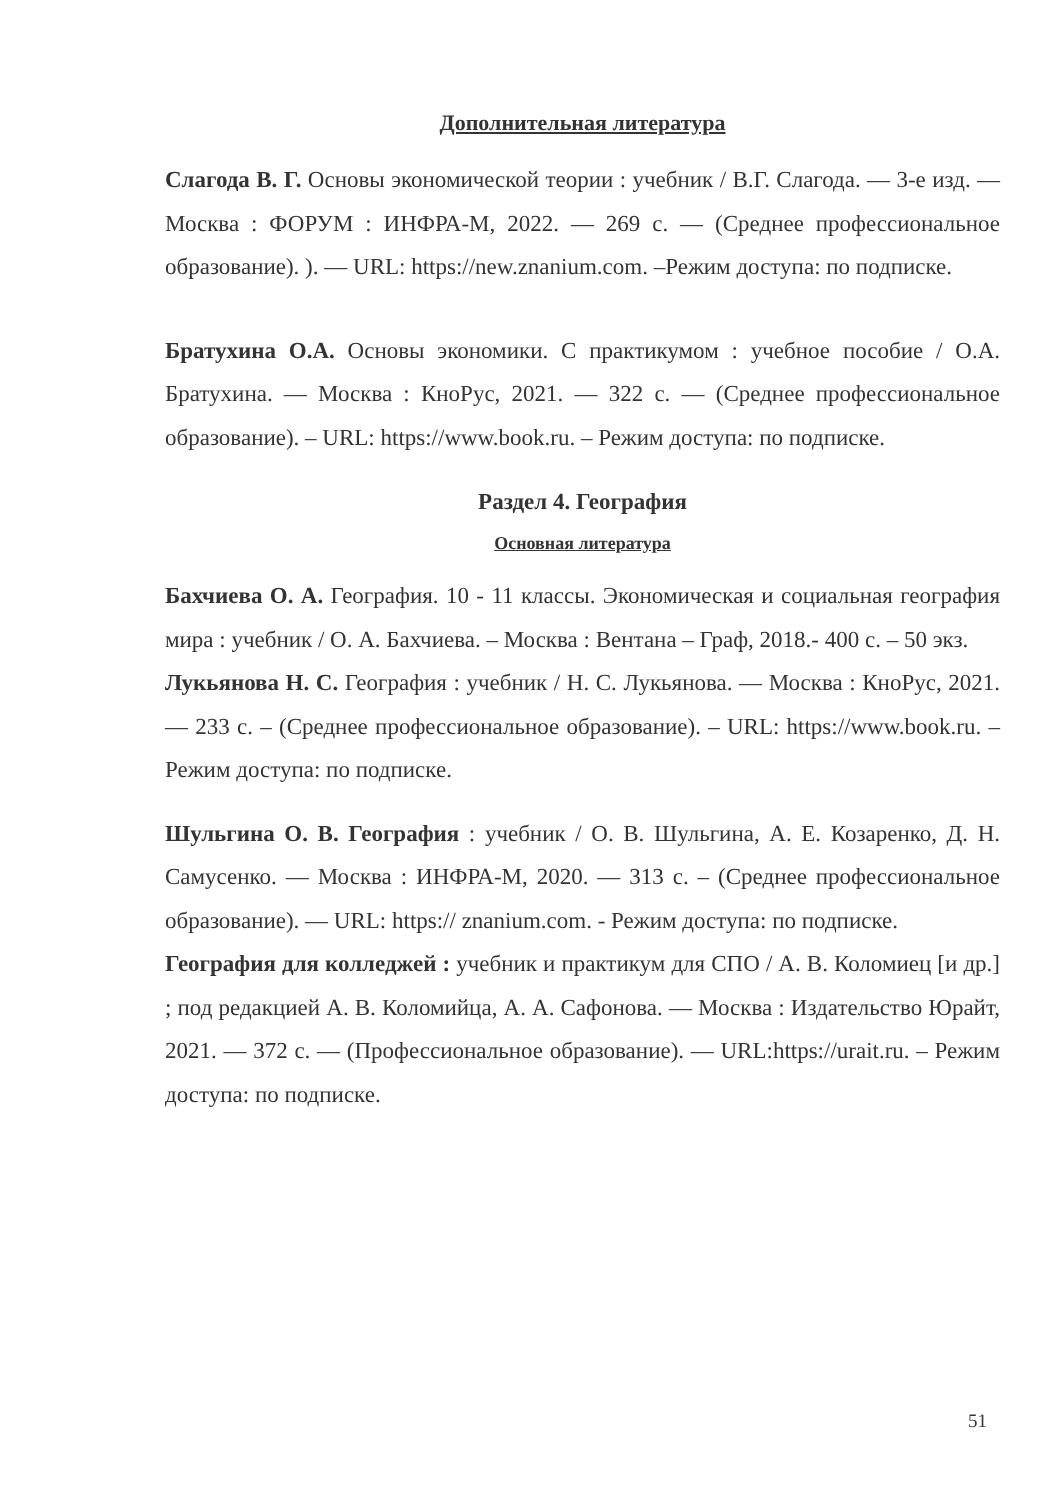Дополнительная литература
Слагода В. Г. Основы экономической теории : учебник / В.Г. Слагода. — 3-е изд. — Москва : ФОРУМ : ИНФРА-М, 2022. — 269 с. — (Среднее профессиональное образование). ). — URL: https://new.znanium.com. –Режим доступа: по подписке.
Братухина О.А. Основы экономики. С практикумом : учебное пособие / О.А. Братухина. — Москва : КноРус, 2021. — 322 с. — (Среднее профессиональное образование). – URL: https://www.book.ru. – Режим доступа: по подписке.
Раздел 4. География
Основная литература
Бахчиева О. А. География. 10 - 11 классы. Экономическая и социальная география мира : учебник / О. А. Бахчиева. – Москва : Вентана – Граф, 2018.- 400 с. – 50 экз.
Лукьянова Н. С. География : учебник / Н. С. Лукьянова. — Москва : КноРус, 2021. — 233 с. – (Среднее профессиональное образование). – URL: https://www.book.ru. – Режим доступа: по подписке.
Шульгина О. В. География : учебник / О. В. Шульгина, А. Е. Козаренко, Д. Н. Самусенко. — Москва : ИНФРА-М, 2020. — 313 с. – (Среднее профессиональное образование). — URL: https:// znanium.com. - Режим доступа: по подписке.
География для колледжей : учебник и практикум для СПО / А. В. Коломиец [и др.] ; под редакцией А. В. Коломийца, А. А. Сафонова. — Москва : Издательство Юрайт, 2021. — 372 с. — (Профессиональное образование). — URL:https://urait.ru. – Режим доступа: по подписке.
51